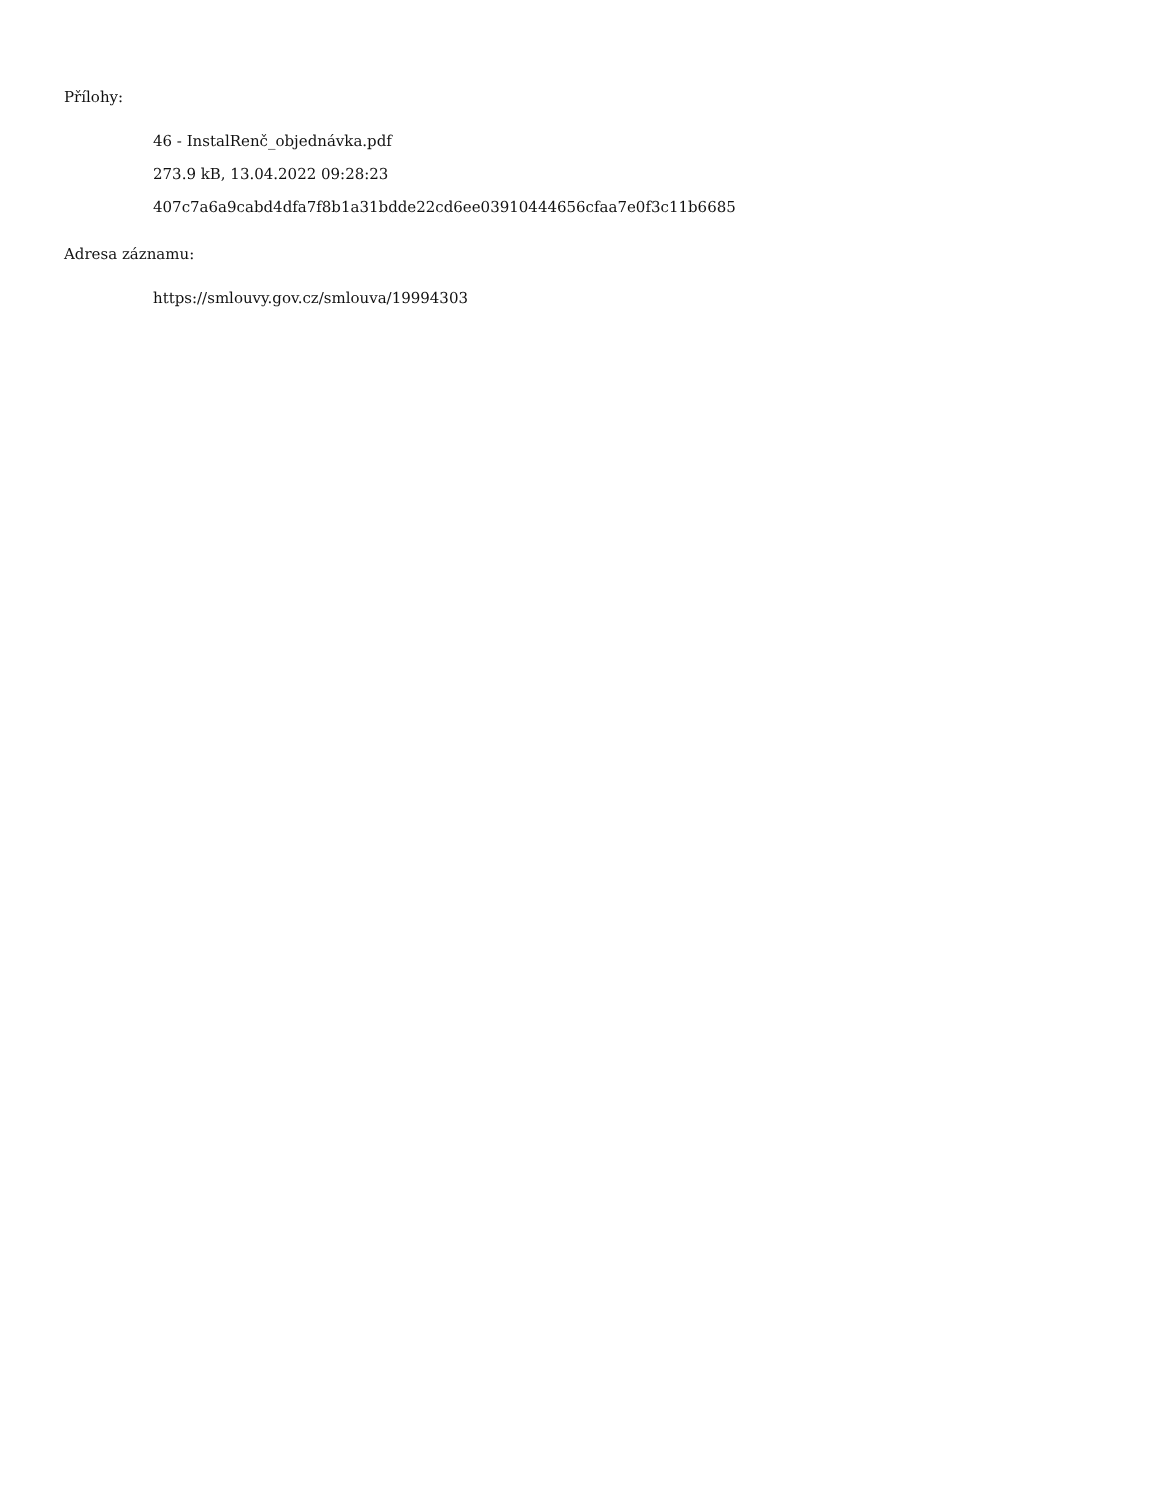Přílohy:
46 - InstalRenč_objednávka.pdf
273.9 kB, 13.04.2022 09:28:23
407c7a6a9cabd4dfa7f8b1a31bdde22cd6ee03910444656cfaa7e0f3c11b6685
Adresa záznamu:
https://smlouvy.gov.cz/smlouva/19994303